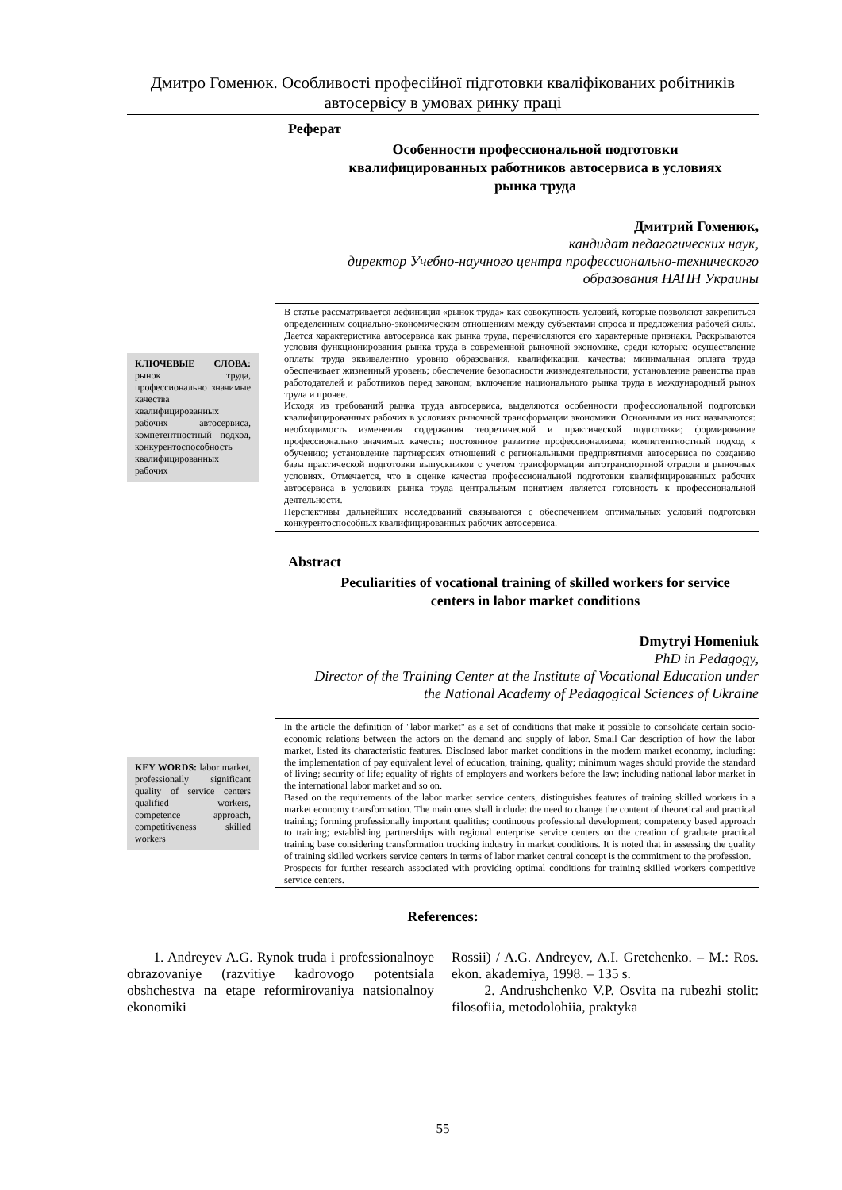Дмитро Гоменюк. Особливості професійної підготовки кваліфікованих робітників
автосервісу в умовах ринку праці
Реферат
Особенности профессиональной подготовки
квалифицированных работников автосервиса в условиях
рынка труда
Дмитрий Гоменюк,
кандидат педагогических наук,
директор Учебно-научного центра профессионально-технического
образования НАПН Украины
КЛЮЧЕВЫЕ СЛОВА: рынок труда, профессионально значимые качества квалифицированных рабочих автосервиса, компетентностный подход, конкурентоспособность квалифицированных рабочих
В статье рассматривается дефиниция «рынок труда» как совокупность условий, которые позволяют закрепиться определенным социально-экономическим отношениям между субъектами спроса и предложения рабочей силы. Дается характеристика автосервиса как рынка труда, перечисляются его характерные признаки. Раскрываются условия функционирования рынка труда в современной рыночной экономике, среди которых: осуществление оплаты труда эквивалентно уровню образования, квалификации, качества; минимальная оплата труда обеспечивает жизненный уровень; обеспечение безопасности жизнедеятельности; установление равенства прав работодателей и работников перед законом; включение национального рынка труда в международный рынок труда и прочее.
Исходя из требований рынка труда автосервиса, выделяются особенности профессиональной подготовки квалифицированных рабочих в условиях рыночной трансформации экономики. Основными из них называются: необходимость изменения содержания теоретической и практической подготовки; формирование профессионально значимых качеств; постоянное развитие профессионализма; компетентностный подход к обучению; установление партнерских отношений с региональными предприятиями автосервиса по созданию базы практической подготовки выпускников с учетом трансформации автотранспортной отрасли в рыночных условиях. Отмечается, что в оценке качества профессиональной подготовки квалифицированных рабочих автосервиса в условиях рынка труда центральным понятием является готовность к профессиональной деятельности.
Перспективы дальнейших исследований связываются с обеспечением оптимальных условий подготовки конкурентоспособных квалифицированных рабочих автосервиса.
Abstract
Peculiarities of vocational training of skilled workers for service
centers in labor market conditions
Dmytryi Homeniuk
PhD in Pedagogy,
Director of the Training Center at the Institute of Vocational Education under
the National Academy of Pedagogical Sciences of Ukraine
KEY WORDS: labor market, professionally significant quality of service centers qualified workers, competence approach, competitiveness skilled workers
In the article the definition of "labor market" as a set of conditions that make it possible to consolidate certain socio-economic relations between the actors on the demand and supply of labor. Small Car description of how the labor market, listed its characteristic features. Disclosed labor market conditions in the modern market economy, including: the implementation of pay equivalent level of education, training, quality; minimum wages should provide the standard of living; security of life; equality of rights of employers and workers before the law; including national labor market in the international labor market and so on.
Based on the requirements of the labor market service centers, distinguishes features of training skilled workers in a market economy transformation. The main ones shall include: the need to change the content of theoretical and practical training; forming professionally important qualities; continuous professional development; competency based approach to training; establishing partnerships with regional enterprise service centers on the creation of graduate practical training base considering transformation trucking industry in market conditions. It is noted that in assessing the quality of training skilled workers service centers in terms of labor market central concept is the commitment to the profession.
Prospects for further research associated with providing optimal conditions for training skilled workers competitive service centers.
References:
1. Andreyev A.G. Rynok truda i professionalnoye obrazovaniye (razvitiye kadrovogo potentsiala obshchestva na etape reformirovaniya natsionalnoy ekonomiki
Rossii) / A.G. Andreyev, A.I. Gretchenko. – M.: Ros. ekon. akademiya, 1998. – 135 s.
2. Andrushchenko V.P. Osvita na rubezhi stolit: filosofiia, metodolohiia, praktyka
55